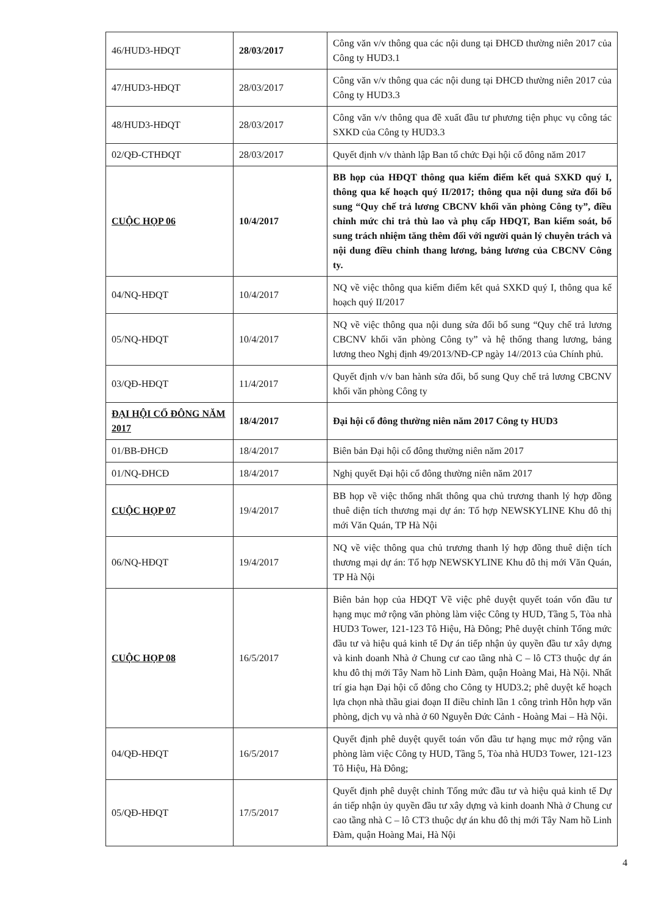| 46/HUD3-HĐQT | 28/03/2017 | Công văn v/v thông qua các nội dung tại ĐHCĐ thường niên 2017 của Công ty HUD3.1 |
| 47/HUD3-HĐQT | 28/03/2017 | Công văn v/v thông qua các nội dung tại ĐHCĐ thường niên 2017 của Công ty HUD3.3 |
| 48/HUD3-HĐQT | 28/03/2017 | Công văn v/v thông qua đề xuất đầu tư phương tiện phục vụ công tác SXKD của Công ty HUD3.3 |
| 02/QĐ-CTHĐQT | 28/03/2017 | Quyết định v/v thành lập Ban tổ chức Đại hội cổ đông năm 2017 |
| CUỘC HỌP 06 | 10/4/2017 | BB họp của HĐQT thông qua kiểm điểm kết quả SXKD quý I, thông qua kế hoạch quý II/2017; thông qua nội dung sửa đổi bổ sung “Quy chế trả lương CBCNV khối văn phòng Công ty”, điều chỉnh mức chi trả thù lao và phụ cấp HĐQT, Ban kiểm soát, bổ sung trách nhiệm tăng thêm đối với người quản lý chuyên trách và nội dung điều chỉnh thang lương, bảng lương của CBCNV Công ty. |
| 04/NQ-HĐQT | 10/4/2017 | NQ về việc thông qua kiểm điểm kết quả SXKD quý I, thông qua kế hoạch quý II/2017 |
| 05/NQ-HĐQT | 10/4/2017 | NQ về việc thông qua nội dung sửa đổi bổ sung “Quy chế trả lương CBCNV khối văn phòng Công ty” và hệ thống thang lương, bảng lương theo Nghị định 49/2013/NĐ-CP ngày 14//2013 của Chính phủ. |
| 03/QĐ-HĐQT | 11/4/2017 | Quyết định v/v ban hành sửa đổi, bổ sung Quy chế trả lương CBCNV khối văn phòng Công ty |
| ĐẠI HỘI CỔ ĐÔNG NĂM 2017 | 18/4/2017 | Đại hội cổ đông thường niên năm 2017 Công ty HUD3 |
| 01/BB-ĐHCĐ | 18/4/2017 | Biên bản Đại hội cổ đông thường niên năm 2017 |
| 01/NQ-ĐHCĐ | 18/4/2017 | Nghị quyết Đại hội cổ đông thường niên năm 2017 |
| CUỘC HỌP 07 | 19/4/2017 | BB họp về việc thống nhất thông qua chủ trương thanh lý hợp đồng thuê diện tích thương mại dự án: Tổ hợp NEWSKYLINE Khu đô thị mới Văn Quán, TP Hà Nội |
| 06/NQ-HĐQT | 19/4/2017 | NQ về việc thông qua chủ trương thanh lý hợp đồng thuê diện tích thương mại dự án: Tổ hợp NEWSKYLINE Khu đô thị mới Văn Quán, TP Hà Nội |
| CUỘC HỌP 08 | 16/5/2017 | Biên bản họp của HĐQT Về việc phê duyệt quyết toán vốn đầu tư hạng mục mở rộng văn phòng làm việc Công ty HUD, Tầng 5, Tòa nhà HUD3 Tower, 121-123 Tô Hiệu, Hà Đông; Phê duyệt chỉnh Tổng mức đầu tư và hiệu quả kinh tế Dự án tiếp nhận ủy quyền đầu tư xây dựng và kinh doanh Nhà ở Chung cư cao tầng nhà C – lô CT3 thuộc dự án khu đô thị mới Tây Nam hồ Linh Đàm, quận Hoàng Mai, Hà Nội. Nhất trí gia hạn Đại hội cổ đông cho Công ty HUD3.2; phê duyệt kế hoạch lựa chọn nhà thầu giai đoạn II điều chỉnh lần 1 công trình Hỗn hợp văn phòng, dịch vụ và nhà ở 60 Nguyễn Đức Cảnh - Hoàng Mai – Hà Nội. |
| 04/QĐ-HĐQT | 16/5/2017 | Quyết định phê duyệt quyết toán vốn đầu tư hạng mục mở rộng văn phòng làm việc Công ty HUD, Tầng 5, Tòa nhà HUD3 Tower, 121-123 Tô Hiệu, Hà Đông; |
| 05/QĐ-HĐQT | 17/5/2017 | Quyết định phê duyệt chỉnh Tổng mức đầu tư và hiệu quả kinh tế Dự án tiếp nhận ủy quyền đầu tư xây dựng và kinh doanh Nhà ở Chung cư cao tầng nhà C – lô CT3 thuộc dự án khu đô thị mới Tây Nam hồ Linh Đàm, quận Hoàng Mai, Hà Nội |
4